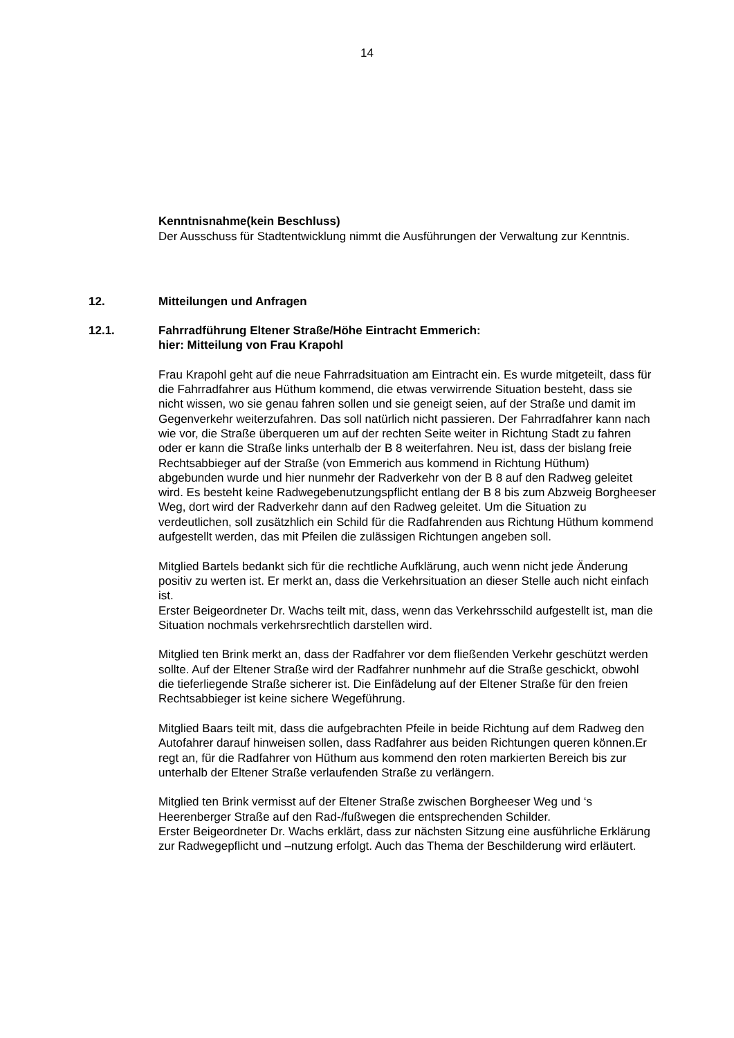14
Kenntnisnahme(kein Beschluss)
Der Ausschuss für Stadtentwicklung nimmt die Ausführungen der Verwaltung zur Kenntnis.
12. Mitteilungen und Anfragen
12.1. Fahrradführung Eltener Straße/Höhe Eintracht Emmerich:
hier: Mitteilung von Frau Krapohl
Frau Krapohl geht auf die neue Fahrradsituation am Eintracht ein. Es wurde mitgeteilt, dass für die Fahrradfahrer aus Hüthum kommend, die etwas verwirrende Situation besteht, dass sie nicht wissen, wo sie genau fahren sollen und sie geneigt seien, auf der Straße und damit im Gegenverkehr weiterzufahren. Das soll natürlich nicht passieren. Der Fahrradfahrer kann nach wie vor, die Straße überqueren um auf der rechten Seite weiter in Richtung Stadt zu fahren oder er kann die Straße links unterhalb der B 8 weiterfahren. Neu ist, dass der bislang freie Rechtsabbieger auf der Straße (von Emmerich aus kommend in Richtung Hüthum) abgebunden wurde und hier nunmehr der Radverkehr von der B 8 auf den Radweg geleitet wird. Es besteht keine Radwegebenutzungspflicht entlang der B 8 bis zum Abzweig Borgheeser Weg, dort wird der Radverkehr dann auf den Radweg geleitet. Um die Situation zu verdeutlichen, soll zusätzhlich ein Schild für die Radfahrenden aus Richtung Hüthum kommend aufgestellt werden, das mit Pfeilen die zulässigen Richtungen angeben soll.
Mitglied Bartels bedankt sich für die rechtliche Aufklärung, auch wenn nicht jede Änderung positiv zu werten ist. Er merkt an, dass die Verkehrsituation an dieser Stelle auch nicht einfach ist.
Erster Beigeordneter Dr. Wachs teilt mit, dass, wenn das Verkehrsschild aufgestellt ist, man die Situation nochmals verkehrsrechtlich darstellen wird.
Mitglied ten Brink merkt an, dass der Radfahrer vor dem fließenden Verkehr geschützt werden sollte. Auf der Eltener Straße wird der Radfahrer nunhmehr auf die Straße geschickt, obwohl die tieferliegende Straße sicherer ist. Die Einfädelung auf der Eltener Straße für den freien Rechtsabbieger ist keine sichere Wegeführung.
Mitglied Baars teilt mit, dass die aufgebrachten Pfeile in beide Richtung auf dem Radweg den Autofahrer darauf hinweisen sollen, dass Radfahrer aus beiden Richtungen queren können.Er regt an, für die Radfahrer von Hüthum aus kommend den roten markierten Bereich bis zur unterhalb der Eltener Straße verlaufenden Straße zu verlängern.
Mitglied ten Brink vermisst auf der Eltener Straße zwischen Borgheeser Weg und ‘s Heerenberger Straße auf den Rad-/fußwegen die entsprechenden Schilder.
Erster Beigeordneter Dr. Wachs erklärt, dass zur nächsten Sitzung eine ausführliche Erklärung zur Radwegepflicht und –nutzung erfolgt. Auch das Thema der Beschilderung wird erläutert.